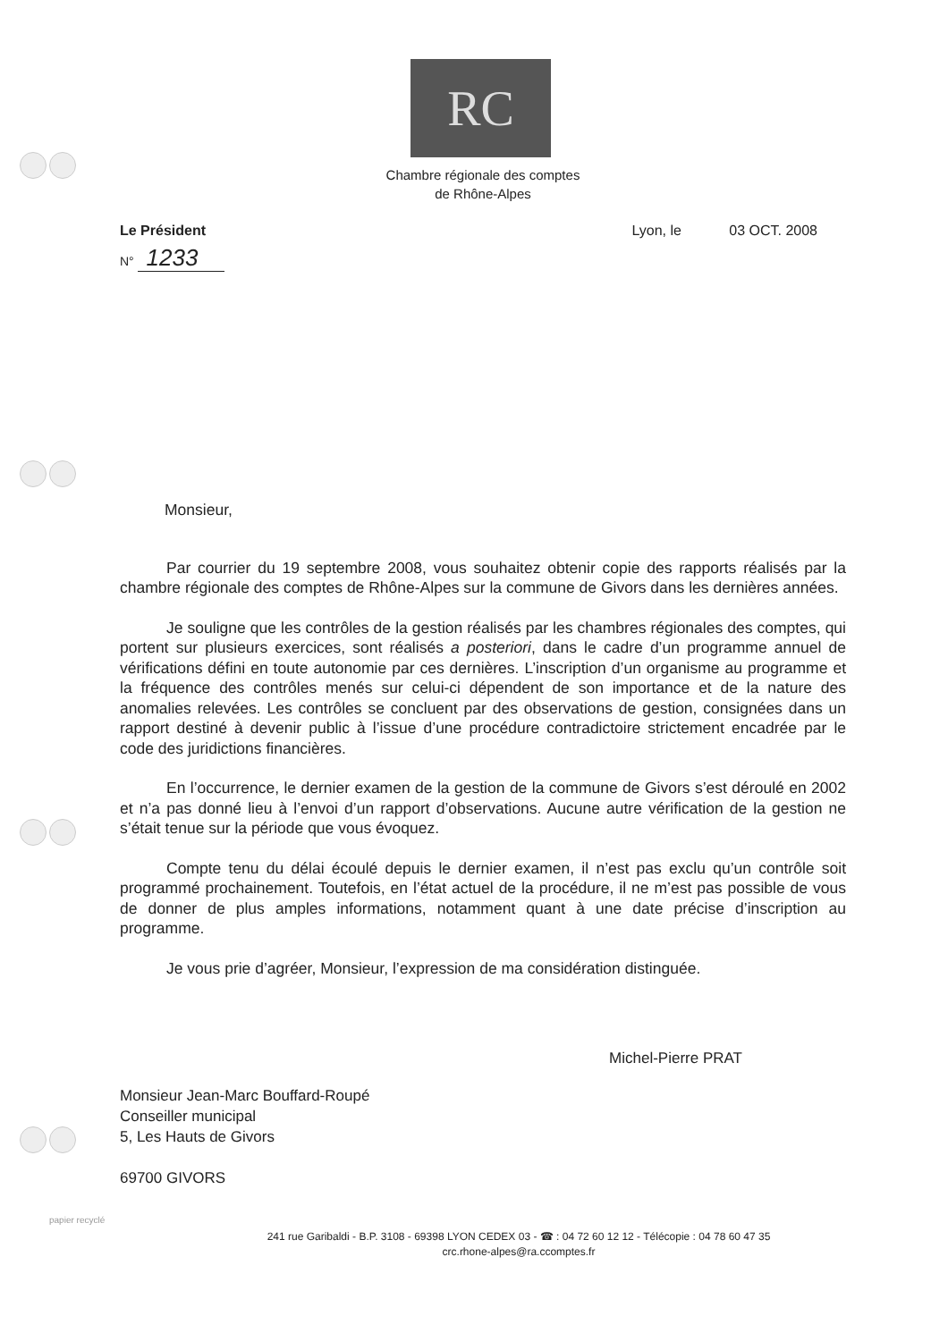RC
Chambre régionale des comptes
de Rhône-Alpes
Le Président Lyon, le 03 OCT. 2008
N° 1233
Monsieur,
Par courrier du 19 septembre 2008, vous souhaitez obtenir copie des rapports réalisés par la chambre régionale des comptes de Rhône-Alpes sur la commune de Givors dans les dernières années.
Je souligne que les contrôles de la gestion réalisés par les chambres régionales des comptes, qui portent sur plusieurs exercices, sont réalisés a posteriori, dans le cadre d’un programme annuel de vérifications défini en toute autonomie par ces dernières. L’inscription d’un organisme au programme et la fréquence des contrôles menés sur celui-ci dépendent de son importance et de la nature des anomalies relevées. Les contrôles se concluent par des observations de gestion, consignées dans un rapport destiné à devenir public à l’issue d’une procédure contradictoire strictement encadrée par le code des juridictions financières.
En l’occurrence, le dernier examen de la gestion de la commune de Givors s’est déroulé en 2002 et n’a pas donné lieu à l’envoi d’un rapport d’observations. Aucune autre vérification de la gestion ne s’était tenue sur la période que vous évoquez.
Compte tenu du délai écoulé depuis le dernier examen, il n’est pas exclu qu’un contrôle soit programmé prochainement. Toutefois, en l’état actuel de la procédure, il ne m’est pas possible de vous de donner de plus amples informations, notamment quant à une date précise d’inscription au programme.
Je vous prie d’agréer, Monsieur, l’expression de ma considération distinguée.
Michel-Pierre PRAT
Monsieur Jean-Marc Bouffard-Roupé
Conseiller municipal
5, Les Hauts de Givors
69700 GIVORS
241 rue Garibaldi - B.P. 3108 - 69398 LYON CEDEX 03 - ☎ : 04 72 60 12 12 - Télécopie : 04 78 60 47 35
crc.rhone-alpes@ra.ccomptes.fr
papier recyclé